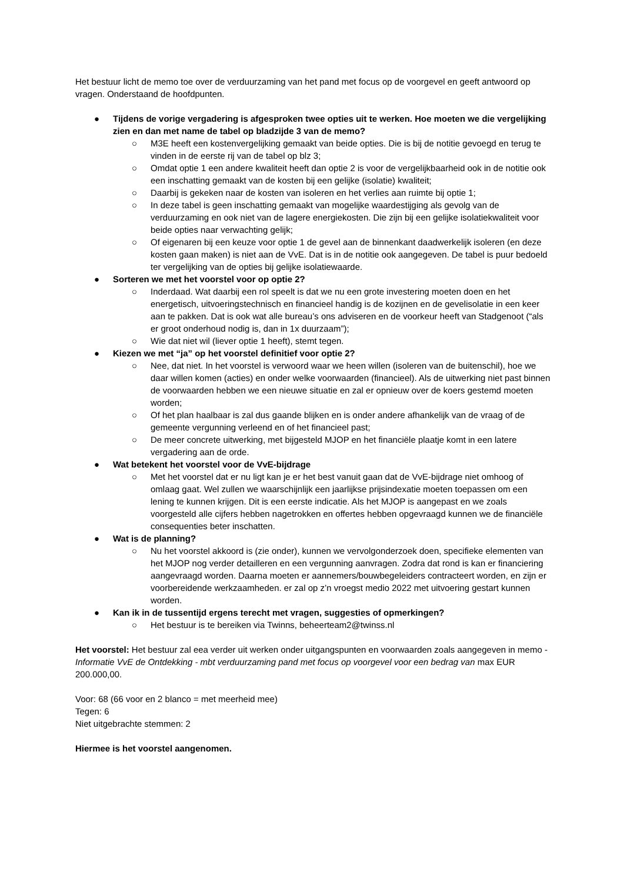Het bestuur licht de memo toe over de verduurzaming van het pand met focus op de voorgevel en geeft antwoord op vragen. Onderstaand de hoofdpunten.
● Tijdens de vorige vergadering is afgesproken twee opties uit te werken. Hoe moeten we die vergelijking zien en dan met name de tabel op bladzijde 3 van de memo?
○ M3E heeft een kostenvergelijking gemaakt van beide opties. Die is bij de notitie gevoegd en terug te vinden in de eerste rij van de tabel op blz 3;
○ Omdat optie 1 een andere kwaliteit heeft dan optie 2 is voor de vergelijkbaarheid ook in de notitie ook een inschatting gemaakt van de kosten bij een gelijke (isolatie) kwaliteit;
○ Daarbij is gekeken naar de kosten van isoleren en het verlies aan ruimte bij optie 1;
○ In deze tabel is geen inschatting gemaakt van mogelijke waardestijging als gevolg van de verduurzaming en ook niet van de lagere energiekosten. Die zijn bij een gelijke isolatiekwaliteit voor beide opties naar verwachting gelijk;
○ Of eigenaren bij een keuze voor optie 1 de gevel aan de binnenkant daadwerkelijk isoleren (en deze kosten gaan maken) is niet aan de VvE. Dat is in de notitie ook aangegeven. De tabel is puur bedoeld ter vergelijking van de opties bij gelijke isolatiewaarde.
● Sorteren we met het voorstel voor op optie 2?
○ Inderdaad. Wat daarbij een rol speelt is dat we nu een grote investering moeten doen en het energetisch, uitvoeringstechnisch en financieel handig is de kozijnen en de gevelisolatie in een keer aan te pakken. Dat is ook wat alle bureau’s ons adviseren en de voorkeur heeft van Stadgenoot (“als er groot onderhoud nodig is, dan in 1x duurzaam”);
○ Wie dat niet wil (liever optie 1 heeft), stemt tegen.
● Kiezen we met “ja” op het voorstel definitief voor optie 2?
○ Nee, dat niet. In het voorstel is verwoord waar we heen willen (isoleren van de buitenschil), hoe we daar willen komen (acties) en onder welke voorwaarden (financieel). Als de uitwerking niet past binnen de voorwaarden hebben we een nieuwe situatie en zal er opnieuw over de koers gestemd moeten worden;
○ Of het plan haalbaar is zal dus gaande blijken en is onder andere afhankelijk van de vraag of de gemeente vergunning verleend en of het financieel past;
○ De meer concrete uitwerking, met bijgesteld MJOP en het financiële plaatje komt in een latere vergadering aan de orde.
● Wat betekent het voorstel voor de VvE-bijdrage
○ Met het voorstel dat er nu ligt kan je er het best vanuit gaan dat de VvE-bijdrage niet omhoog of omlaag gaat. Wel zullen we waarschijnlijk een jaarlijkse prijsindexatie moeten toepassen om een lening te kunnen krijgen. Dit is een eerste indicatie. Als het MJOP is aangepast en we zoals voorgesteld alle cijfers hebben nagetrokken en offertes hebben opgevraagd kunnen we de financiële consequenties beter inschatten.
● Wat is de planning?
○ Nu het voorstel akkoord is (zie onder), kunnen we vervolgonderzoek doen, specifieke elementen van het MJOP nog verder detailleren en een vergunning aanvragen. Zodra dat rond is kan er financiering aangevraagd worden. Daarna moeten er aannemers/bouwbegeleiders contracteert worden, en zijn er voorbereidende werkzaamheden. er zal op z’n vroegst medio 2022 met uitvoering gestart kunnen worden.
● Kan ik in de tussentijd ergens terecht met vragen, suggesties of opmerkingen?
○ Het bestuur is te bereiken via Twinns, beheerteam2@twinss.nl
Het voorstel: Het bestuur zal eea verder uit werken onder uitgangspunten en voorwaarden zoals aangegeven in memo - Informatie VvE de Ontdekking - mbt verduurzaming pand met focus op voorgevel voor een bedrag van max EUR 200.000,00.
Voor: 68 (66 voor en 2 blanco = met meerheid mee)
Tegen: 6
Niet uitgebrachte stemmen: 2
Hiermee is het voorstel aangenomen.